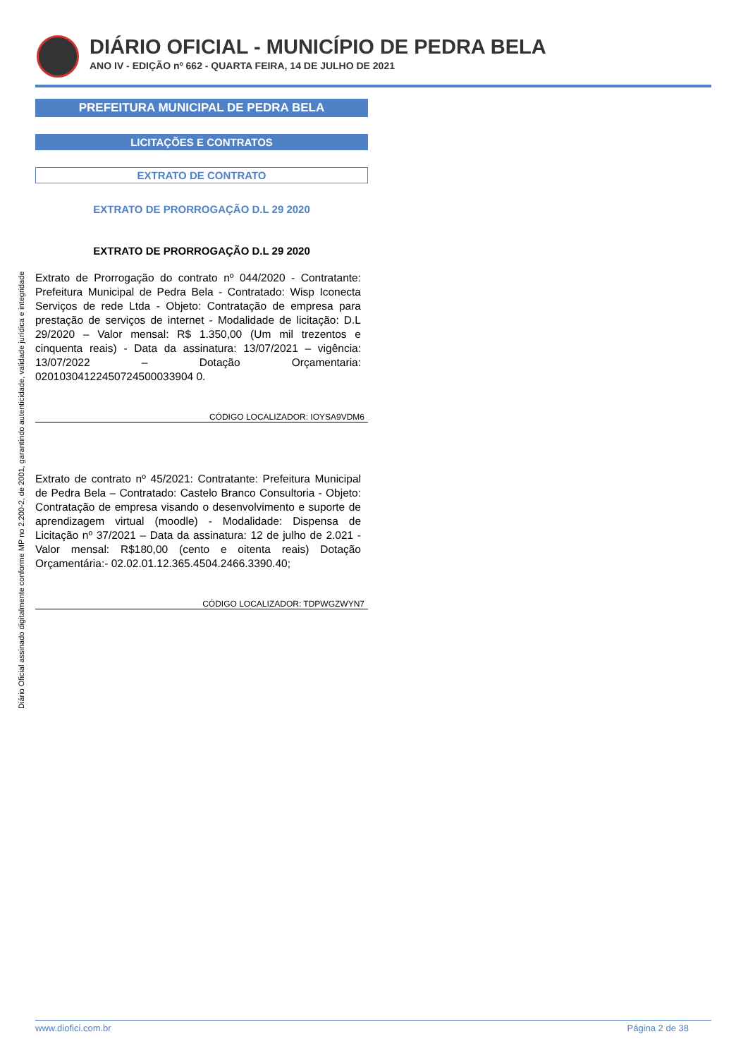DIÁRIO OFICIAL - MUNICÍPIO DE PEDRA BELA
ANO IV - EDIÇÃO nº 662 - QUARTA FEIRA, 14 DE JULHO DE 2021
Diário Oficial assinado digitalmente conforme MP no 2.200-2, de 2001, garantindo autenticidade, validade jurídica e integridade
PREFEITURA MUNICIPAL DE PEDRA BELA
LICITAÇÕES E CONTRATOS
EXTRATO DE CONTRATO
EXTRATO DE PRORROGAÇÃO D.L 29 2020
EXTRATO DE PRORROGAÇÃO D.L 29 2020
Extrato de Prorrogação do contrato nº 044/2020 - Contratante: Prefeitura Municipal de Pedra Bela - Contratado: Wisp Iconecta Serviços de rede Ltda - Objeto: Contratação de empresa para prestação de serviços de internet - Modalidade de licitação: D.L 29/2020 – Valor mensal: R$ 1.350,00 (Um mil trezentos e cinquenta reais) - Data da assinatura: 13/07/2021 – vigência: 13/07/2022 – Dotação Orçamentaria: 02010304122450724500033904 0.
CÓDIGO LOCALIZADOR: IOYSA9VDM6
Extrato de contrato nº 45/2021: Contratante: Prefeitura Municipal de Pedra Bela – Contratado: Castelo Branco Consultoria - Objeto: Contratação de empresa visando o desenvolvimento e suporte de aprendizagem virtual (moodle) - Modalidade: Dispensa de Licitação nº 37/2021 – Data da assinatura: 12 de julho de 2.021 - Valor mensal: R$180,00 (cento e oitenta reais) Dotação Orçamentária:- 02.02.01.12.365.4504.2466.3390.40;
CÓDIGO LOCALIZADOR: TDPWGZWYN7
www.diofici.com.br Página 2 de 38